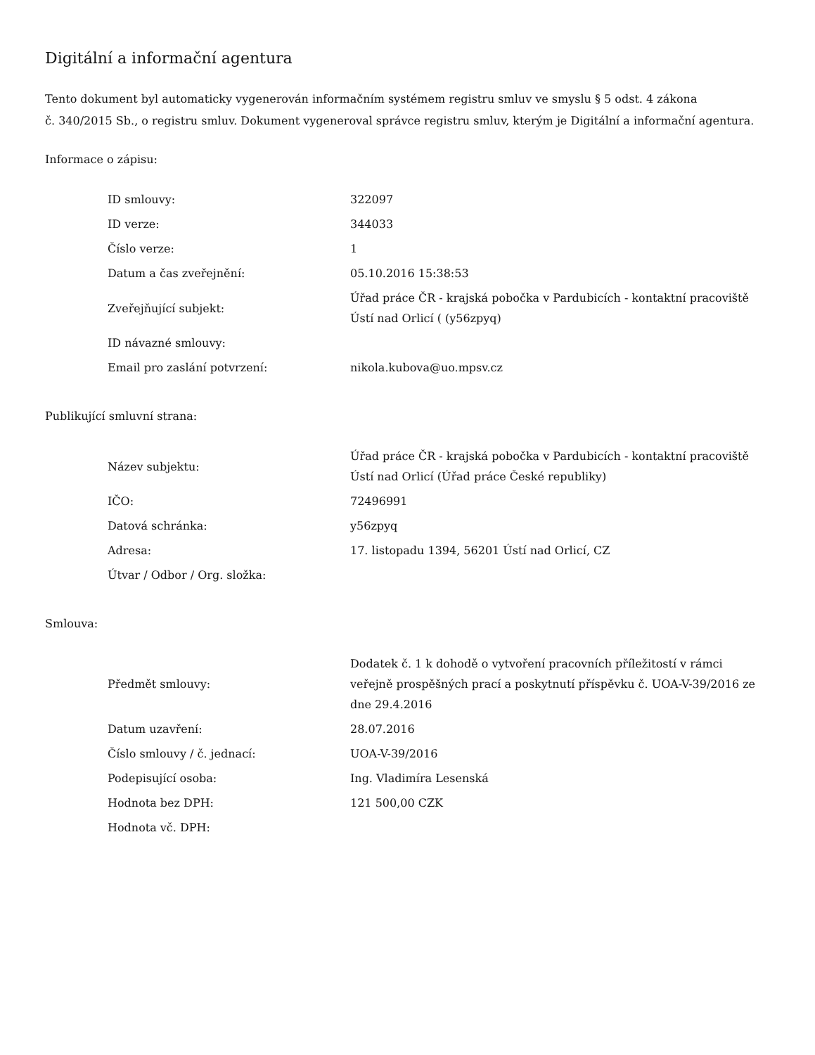Digitální a informační agentura
Tento dokument byl automaticky vygenerován informačním systémem registru smluv ve smyslu § 5 odst. 4 zákona
č. 340/2015 Sb., o registru smluv. Dokument vygeneroval správce registru smluv, kterým je Digitální a informační agentura.
Informace o zápisu:
| ID smlouvy: | 322097 |
| ID verze: | 344033 |
| Číslo verze: | 1 |
| Datum a čas zveřejnění: | 05.10.2016 15:38:53 |
| Zveřejňující subjekt: | Úřad práce ČR - krajská pobočka v Pardubicích - kontaktní pracoviště Ústí nad Orlicí ( (y56zpyq) |
| ID návazné smlouvy: | |
| Email pro zaslání potvrzení: | nikola.kubova@uo.mpsv.cz |
Publikující smluvní strana:
| Název subjektu: | Úřad práce ČR - krajská pobočka v Pardubicích - kontaktní pracoviště Ústí nad Orlicí (Úřad práce České republiky) |
| IČO: | 72496991 |
| Datová schránka: | y56zpyq |
| Adresa: | 17. listopadu 1394, 56201 Ústí nad Orlicí, CZ |
| Útvar / Odbor / Org. složka: | |
Smlouva:
| Předmět smlouvy: | Dodatek č. 1 k dohodě o vytvoření pracovních příležitostí v rámci veřejně prospěšných prací a poskytnutí příspěvku č. UOA-V-39/2016 ze dne 29.4.2016 |
| Datum uzavření: | 28.07.2016 |
| Číslo smlouvy / č. jednací: | UOA-V-39/2016 |
| Podepisující osoba: | Ing. Vladimíra Lesenská |
| Hodnota bez DPH: | 121 500,00 CZK |
| Hodnota vč. DPH: | |